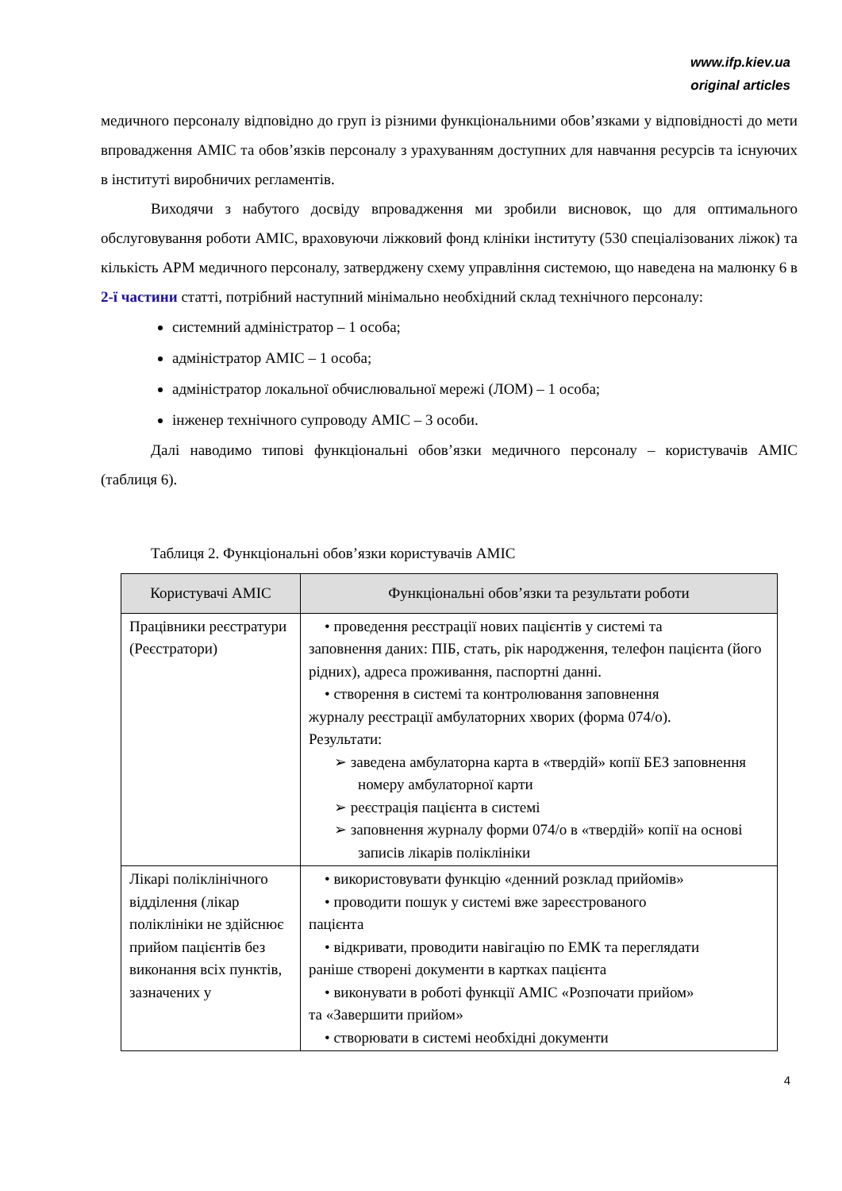www.ifp.kiev.ua
original articles
медичного персоналу відповідно до груп із різними функціональними обов’язками у відповідності до мети впровадження АМІС та обов’язків персоналу з урахуванням доступних для навчання ресурсів та існуючих в інституті виробничих регламентів.
Виходячи з набутого досвіду впровадження ми зробили висновок, що для оптимального обслуговування роботи АМІС, враховуючи ліжковий фонд клініки інституту (530 спеціалізованих ліжок) та кількість АРМ медичного персоналу, затверджену схему управління системою, що наведена на малюнку 6 в 2-ї частини статті, потрібний наступний мінімально необхідний склад технічного персоналу:
системний адміністратор – 1 особа;
адміністратор АМІС – 1 особа;
адміністратор локальної обчислювальної мережі (ЛОМ) – 1 особа;
інженер технічного супроводу АМІС – 3 особи.
Далі наводимо типові функціональні обов’язки медичного персоналу – користувачів АМІС (таблиця 6).
Таблиця 2. Функціональні обов’язки користувачів АМІС
| Користувачі АМІС | Функціональні обов’язки та результати роботи |
| --- | --- |
| Працівники реєстратури (Реєстратори) | • проведення реєстрації нових пацієнтів у системі та заповнення даних: ПІБ, стать, рік народження, телефон пацієнта (його рідних), адреса проживання, паспортні данні. • створення в системі та контролювання заповнення журналу реєстрації амбулаторних хворих (форма 074/о). Результати: ➢ заведена амбулаторна карта в «твердій» копії БЕЗ заповнення номеру амбулаторної карти ➢ реєстрація пацієнта в системі ➢ заповнення журналу форми 074/о в «твердій» копії на основі записів лікарів поліклініки |
| Лікарі поліклінічного відділення (лікар поліклініки не здійснює прийом пацієнтів без виконання всіх пунктів, зазначених у | • використовувати функцію «денний розклад прийомів» • проводити пошук у системі вже зареєстрованого пацієнта • відкривати, проводити навігацію по ЕМК та переглядати раніше створені документи в картках пацієнта • виконувати в роботі функції АМІС «Розпочати прийом» та «Завершити прийом» • створювати в системі необхідні документи |
4